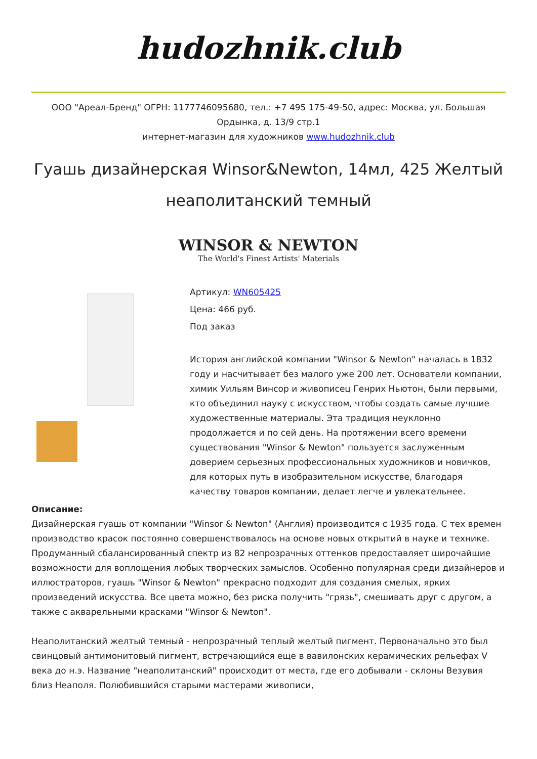hudozhnik.club
ООО "Ареал-Бренд" ОГРН: 1177746095680, тел.: +7 495 175-49-50, адрес: Москва, ул. Большая Ордынка, д. 13/9 стр.1
интернет-магазин для художников www.hudozhnik.club
Гуашь дизайнерская Winsor&Newton, 14мл, 425 Желтый неаполитанский темный
WINSOR & NEWTON
The World's Finest Artists' Materials
Артикул: WN605425
Цена: 466 руб.
Под заказ
История английской компании "Winsor & Newton" началась в 1832 году и насчитывает без малого уже 200 лет. Основатели компании, химик Уильям Винсор и живописец Генрих Ньютон, были первыми, кто объединил науку с искусством, чтобы создать самые лучшие художественные материалы. Эта традиция неуклонно продолжается и по сей день. На протяжении всего времени существования "Winsor & Newton" пользуется заслуженным доверием серьезных профессиональных художников и новичков, для которых путь в изобразительном искусстве, благодаря качеству товаров компании, делает легче и увлекательнее.
Описание:
Дизайнерская гуашь от компании "Winsor & Newton" (Англия) производится с 1935 года. С тех времен производство красок постоянно совершенствовалось на основе новых открытий в науке и технике. Продуманный сбалансированный спектр из 82 непрозрачных оттенков предоставляет широчайшие возможности для воплощения любых творческих замыслов. Особенно популярная среди дизайнеров и иллюстраторов, гуашь "Winsor & Newton" прекрасно подходит для создания смелых, ярких произведений искусства. Все цвета можно, без риска получить "грязь", смешивать друг с другом, а также с акварельными красками "Winsor & Newton".
Неаполитанский желтый темный - непрозрачный теплый желтый пигмент. Первоначально это был свинцовый антимонитовый пигмент, встречающийся еще в вавилонских керамических рельефах V века до н.э. Название "неаполитанский" происходит от места, где его добывали - склоны Везувия близ Неаполя. Полюбившийся старыми мастерами живописи,